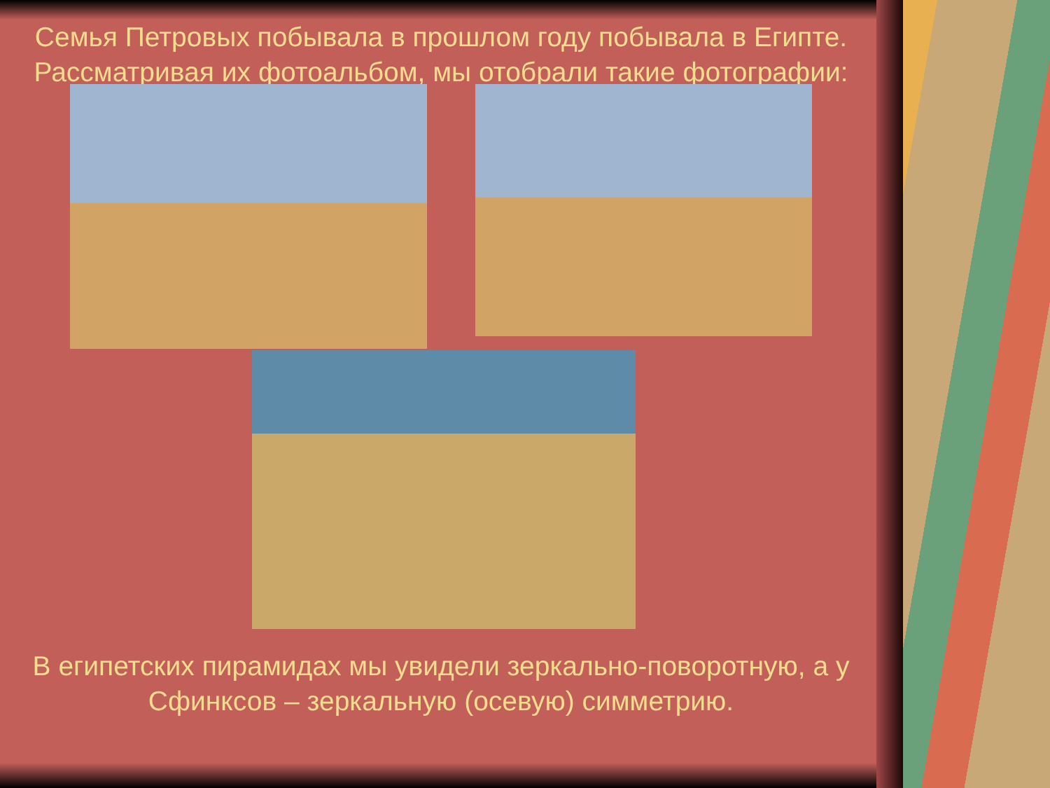Семья Петровых побывала в прошлом году побывала в Египте. Рассматривая их фотоальбом, мы отобрали такие фотографии:
В египетских пирамидах мы увидели зеркально-поворотную, а у Сфинксов – зеркальную (осевую) симметрию.